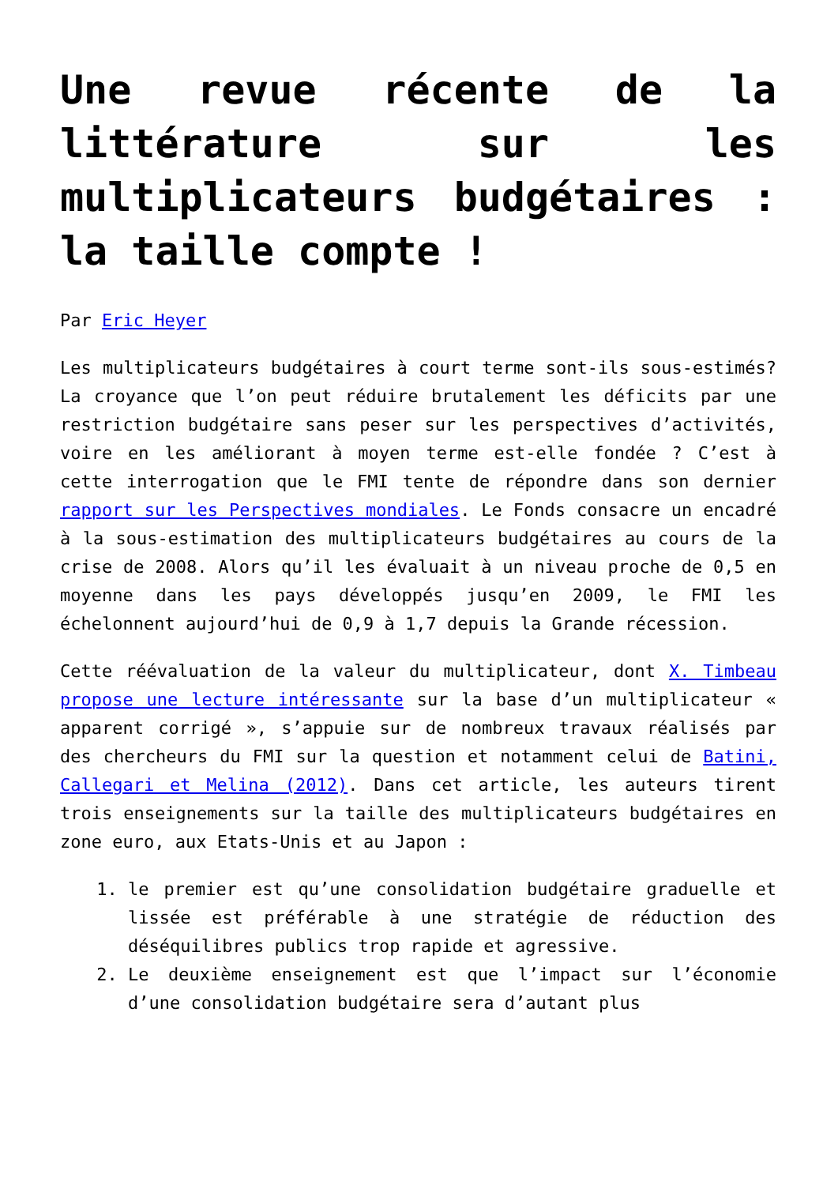Une revue récente de la littérature sur les multiplicateurs budgétaires : la taille compte !
Par Eric Heyer
Les multiplicateurs budgétaires à court terme sont-ils sous-estimés? La croyance que l’on peut réduire brutalement les déficits par une restriction budgétaire sans peser sur les perspectives d’activités, voire en les améliorant à moyen terme est-elle fondée ? C’est à cette interrogation que le FMI tente de répondre dans son dernier rapport sur les Perspectives mondiales. Le Fonds consacre un encadré à la sous-estimation des multiplicateurs budgétaires au cours de la crise de 2008. Alors qu’il les évaluait à un niveau proche de 0,5 en moyenne dans les pays développés jusqu’en 2009, le FMI les échelonnent aujourd’hui de 0,9 à 1,7 depuis la Grande récession.
Cette réévaluation de la valeur du multiplicateur, dont X. Timbeau propose une lecture intéressante sur la base d’un multiplicateur « apparent corrigé », s’appuie sur de nombreux travaux réalisés par des chercheurs du FMI sur la question et notamment celui de Batini, Callegari et Melina (2012). Dans cet article, les auteurs tirent trois enseignements sur la taille des multiplicateurs budgétaires en zone euro, aux Etats-Unis et au Japon :
1. le premier est qu’une consolidation budgétaire graduelle et lissée est préférable à une stratégie de réduction des déséquilibres publics trop rapide et agressive.
2. Le deuxième enseignement est que l’impact sur l’économie d’une consolidation budgétaire sera d’autant plus